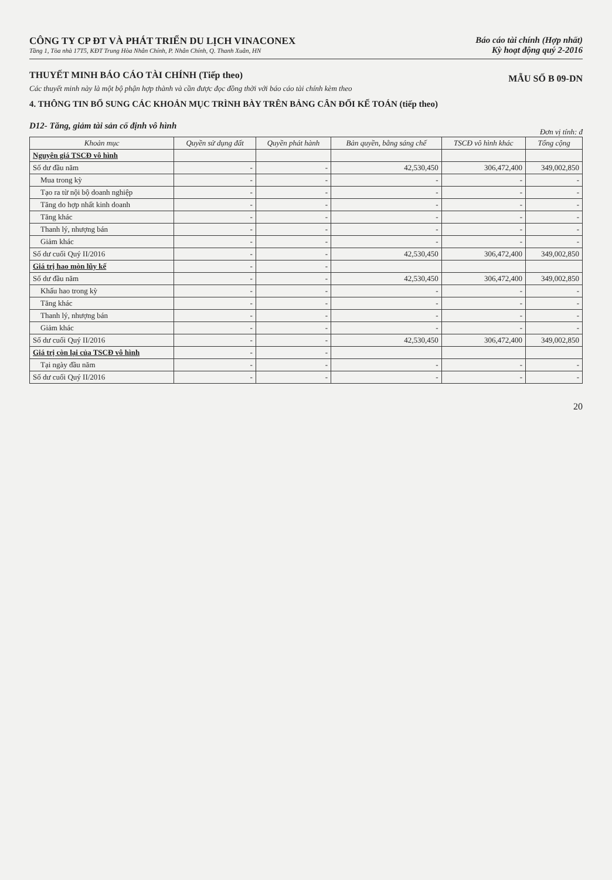CÔNG TY CP ĐT VÀ PHÁT TRIỂN DU LỊCH VINACONEX
Tầng 1, Tòa nhà 17T5, KĐT Trung Hòa Nhân Chính, P. Nhân Chính, Q. Thanh Xuân, HN
Báo cáo tài chính (Hợp nhất)
Kỳ hoạt động quý 2-2016
THUYẾT MINH BÁO CÁO TÀI CHÍNH (Tiếp theo)
MẪU SỐ B 09-DN
Các thuyết minh này là một bộ phận hợp thành và cần được đọc đồng thời với báo cáo tài chính kèm theo
4. THÔNG TIN BỔ SUNG CÁC KHOẢN MỤC TRÌNH BÀY TRÊN BẢNG CÂN ĐỐI KẾ TOÁN (tiếp theo)
D12- Tăng, giảm tài sản cố định vô hình
Đơn vị tính: đ
| Khoản mục | Quyền sử dụng đất | Quyền phát hành | Bản quyền, bằng sáng chế | TSCĐ vô hình khác | Tổng cộng |
| --- | --- | --- | --- | --- | --- |
| Nguyên giá TSCĐ vô hình | | | | | |
| Số dư đầu năm | - | - | 42,530,450 | 306,472,400 | 349,002,850 |
| Mua trong kỳ | - | - | - | - | - |
| Tạo ra từ nội bộ doanh nghiệp | - | - | - | - | - |
| Tăng do hợp nhất kinh doanh | - | - | - | - | - |
| Tăng khác | - | - | - | - | - |
| Thanh lý, nhượng bán | - | - | - | - | - |
| Giảm khác | - | - | - | - | - |
| Số dư cuối Quý II/2016 | - | - | 42,530,450 | 306,472,400 | 349,002,850 |
| Giá trị hao mòn lũy kế | - | - | | | |
| Số dư đầu năm | - | - | 42,530,450 | 306,472,400 | 349,002,850 |
| Khấu hao trong kỳ | - | - | - | - | - |
| Tăng khác | - | - | - | - | - |
| Thanh lý, nhượng bán | - | - | - | - | - |
| Giảm khác | - | - | - | - | - |
| Số dư cuối Quý II/2016 | - | - | 42,530,450 | 306,472,400 | 349,002,850 |
| Giá trị còn lại của TSCĐ vô hình | - | - | | | |
| Tại ngày đầu năm | - | - | - | - | - |
| Số dư cuối Quý II/2016 | - | - | - | - | - |
20